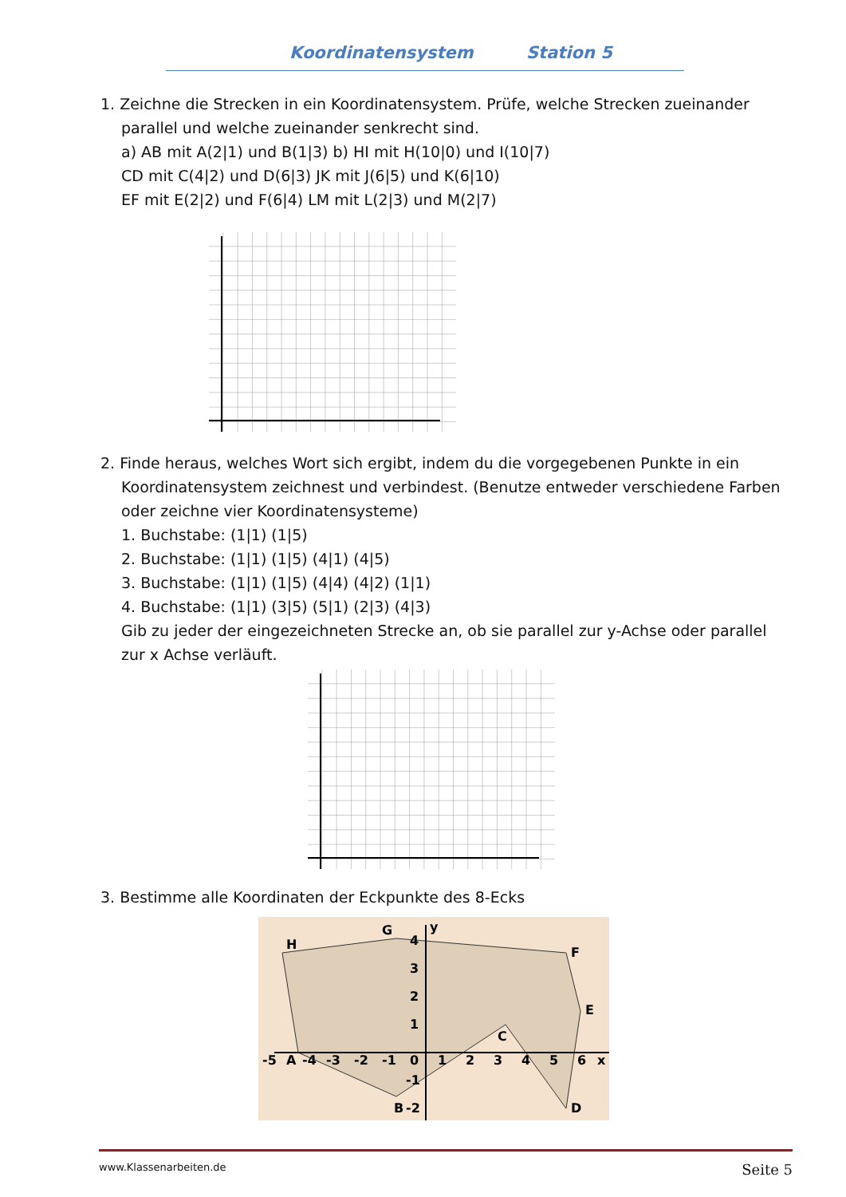Koordinatensystem Station 5
1. Zeichne die Strecken in ein Koordinatensystem. Prüfe, welche Strecken zueinander
parallel und welche zueinander senkrecht sind.
a) AB mit A(2|1) und B(1|3) b) HI mit H(10|0) und I(10|7)
CD mit C(4|2) und D(6|3) JK mit J(6|5) und K(6|10)
EF mit E(2|2) und F(6|4) LM mit L(2|3) und M(2|7)
2. Finde heraus, welches Wort sich ergibt, indem du die vorgegebenen Punkte in ein
Koordinatensystem zeichnest und verbindest. (Benutze entweder verschiedene Farben oder zeichne vier Koordinatensysteme)
1. Buchstabe: (1|1) (1|5)
2. Buchstabe: (1|1) (1|5) (4|1) (4|5)
3. Buchstabe: (1|1) (1|5) (4|4) (4|2) (1|1)
4. Buchstabe: (1|1) (3|5) (5|1) (2|3) (4|3)
Gib zu jeder der eingezeichneten Strecke an, ob sie parallel zur y-Achse oder parallel zur x Achse verläuft.
3. Bestimme alle Koordinaten der Eckpunkte des 8-Ecks
H
G
y
F
E
C
D
B
A
-5
-4
-3
-2
-1
0
1
2
3
4
5
6
x
4
3
2
1
-1
-2
www.Klassenarbeiten.de Seite 5